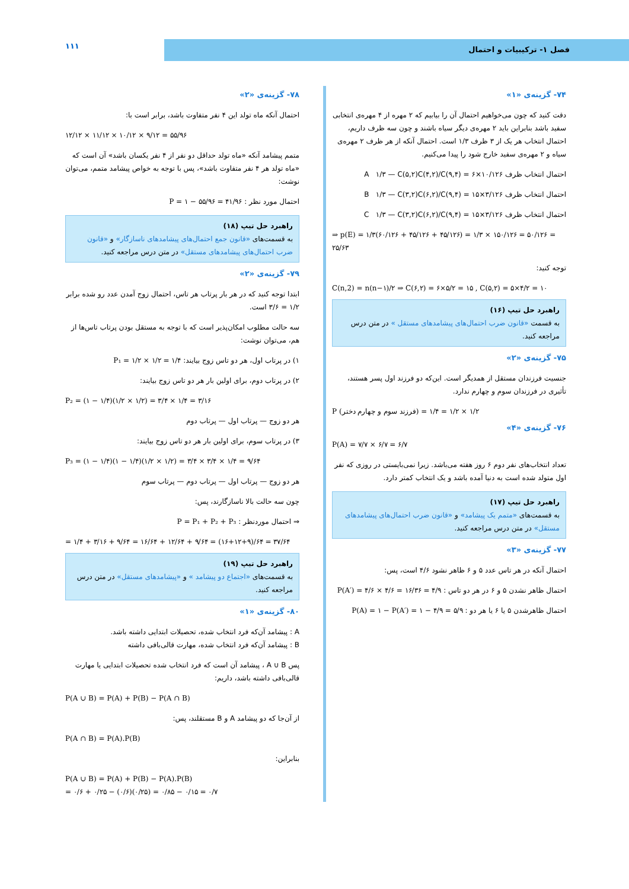فصل ۱- ترکیبیات و احتمال ۱۱۱
۷۴- گزینه‌ی «۱»
دقت کنید که چون می‌خواهیم احتمال آن را بیابیم که ۲ مهره از ۴ مهره‌ی انتخابی سفید باشد بنابراین باید ۲ مهره‌ی دیگر سیاه باشند و چون سه ظرف داریم، احتمال انتخاب هر یک از ۳ ظرف ۱/۳ است. احتمال آنکه از هر ظرف ۲ مهره‌ی سیاه و ۲ مهره‌ی سفید خارج شود را پیدا می‌کنیم.
احتمال انتخاب ظرف A ۱/۳ — C(۵,۲)C(۴,۲)/C(۹,۴) = ۶×۱۰/۱۲۶
احتمال انتخاب ظرف B ۱/۳ — C(۳,۲)C(۶,۲)/C(۹,۴) = ۱۵×۳/۱۲۶
احتمال انتخاب ظرف C ۱/۳ — C(۳,۲)C(۶,۲)/C(۹,۴) = ۱۵×۳/۱۲۶
⇒ p(E) = ۱/۳(۶۰/۱۲۶ + ۴۵/۱۲۶ + ۴۵/۱۲۶) = ۱/۳ × ۱۵۰/۱۲۶ = ۵۰/۱۲۶ = ۲۵/۶۳
توجه کنید:
C(n,2) = n(n−۱)/۲ ⇒ C(۶,۲) = ۶×۵/۲ = ۱۵ , C(۵,۲) = ۵×۴/۲ = ۱۰
راهبرد حل تیپ (۱۶)
به قسمت «قانون ضرب احتمال‌های پیشامدهای مستقل » در متن درس مراجعه کنید.
۷۵- گزینه‌ی «۲»
جنسیت فرزندان مستقل از همدیگر است. این‌که دو فرزند اول پسر هستند، تأثیری در فرزندان سوم و چهارم ندارد.
P (فرزند سوم و چهارم دختر) = ۱/۲ × ۱/۲ = ۱/۴
۷۶- گزینه‌ی «۴»
P(A) = ۷/۷ × ۶/۷ = ۶/۷
تعداد انتخاب‌های نفر دوم ۶ روز هفته می‌باشد. زیرا نمی‌بایستی در روزی که نفر اول متولد شده است به دنیا آمده باشد و یک انتخاب کمتر دارد.
راهبرد حل تیپ (۱۷)
به قسمت‌های «متمم یک پیشامد» و «قانون ضرب احتمال‌های پیشامدهای مستقل» در متن درس مراجعه کنید.
۷۷- گزینه‌ی «۳»
احتمال آنکه در هر تاس عدد ۵ و ۶ ظاهر نشود ۴/۶ است، پس:
احتمال ظاهر نشدن ۵ و ۶ در هر دو تاس : P(A′) = ۴/۶ × ۴/۶ = ۱۶/۳۶ = ۴/۹
احتمال ظاهرشدن ۵ یا ۶ یا هر دو : P(A) = ۱ − P(A′) = ۱ − ۴/۹ = ۵/۹
۷۸- گزینه‌ی «۲»
احتمال آنکه ماه تولد این ۴ نفر متفاوت باشد، برابر است با:
۱۲/۱۲ × ۱۱/۱۲ × ۱۰/۱۲ × ۹/۱۲ = ۵۵/۹۶
متمم پیشامد آنکه «ماه تولد حداقل دو نفر از ۴ نفر یکسان باشد» آن است که «ماه تولد هر ۴ نفر متفاوت باشد»، پس با توجه به خواص پیشامد متمم، می‌توان نوشت:
احتمال مورد نظر : P = ۱ − ۵۵/۹۶ = ۴۱/۹۶
راهبرد حل تیپ (۱۸)
به قسمت‌های «قانون جمع احتمال‌های پیشامدهای ناسازگار» و «قانون ضرب احتمال‌های پیشامدهای مستقل» در متن درس مراجعه کنید.
۷۹- گزینه‌ی «۲»
ابتدا توجه کنید که در هر بار پرتاب هر تاس، احتمال زوج آمدن عدد رو شده برابر ۱/۲ = ۳/۶ است.
سه حالت مطلوب امکان‌پذیر است که با توجه به مستقل بودن پرتاب تاس‌ها از هم، می‌توان نوشت:
۱) در پرتاب اول، هر دو تاس زوج بیایند: P₁ = ۱/۲ × ۱/۲ = ۱/۴
۲) در پرتاب دوم، برای اولین بار هر دو تاس زوج بیایند:
P₂ = (۱ − ۱/۴)(۱/۲ × ۱/۲) = ۳/۴ × ۱/۴ = ۳/۱۶
هر دو زوج — پرتاب اول — پرتاب دوم
۳) در پرتاب سوم، برای اولین بار هر دو تاس زوج بیایند:
P₃ = (۱ − ۱/۴)(۱ − ۱/۴)(۱/۲ × ۱/۲) = ۳/۴ × ۳/۴ × ۱/۴ = ۹/۶۴
هر دو زوج — پرتاب اول — پرتاب دوم — پرتاب سوم
چون سه حالت بالا ناسازگارند، پس:
⇒ احتمال موردنظر : P = P₁ + P₂ + P₃
= ۱/۴ + ۳/۱۶ + ۹/۶۴ = ۱۶/۶۴ + ۱۲/۶۴ + ۹/۶۴ = (۱۶+۱۲+۹)/۶۴ = ۳۷/۶۴
راهبرد حل تیپ (۱۹)
به قسمت‌های «اجتماع دو پیشامد » و «پیشامدهای مستقل» در متن درس مراجعه کنید.
۸۰- گزینه‌ی «۱»
A : پیشامد آن‌که فرد انتخاب شده، تحصیلات ابتدایی داشته باشد.
B : پیشامد آن‌که فرد انتخاب شده، مهارت قالی‌بافی داشته
پس A ∪ B ، پیشامد آن است که فرد انتخاب شده تحصیلات ابتدایی یا مهارت قالی‌بافی داشته باشد، داریم:
P(A ∪ B) = P(A) + P(B) − P(A ∩ B)
از آن‌جا که دو پیشامد A و B مستقلند، پس:
P(A ∩ B) = P(A).P(B)
بنابراین:
P(A ∪ B) = P(A) + P(B) − P(A).P(B)
= ۰/۶ + ۰/۲۵ − (۰/۶)(۰/۲۵) = ۰/۸۵ − ۰/۱۵ = ۰/۷